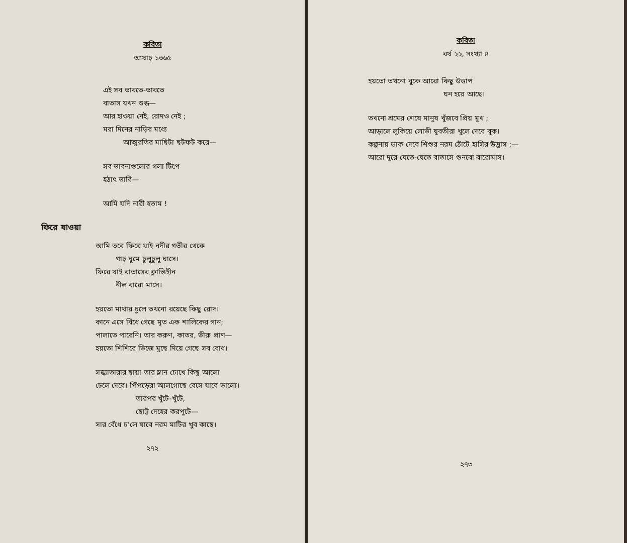কবিতা
আষাঢ় ১৩৬৫
এই সব ভাবতে-ভাবতে
বাতাস যখন শুব্ধ—
আর হাওয়া নেই, রোদও নেই ;
মরা দিনের নাড়ির মধ্যে
আত্মরতির মাছিটা ছটফট করে—
সব ভাবনাগুলোর গলা টিপে
হঠাৎ ভাবি—
আমি যদি নারী হতাম !
ফিরে যাওয়া
আমি তবে ফিরে যাই নদীর গভীর থেকে
গাঢ় ঘুমে ঢুলুঢুলু ঘাসে।
ফিরে যাই বাতাসের ক্লান্তিহীন
নীল বারো মাসে।
হয়তো মাথার চুলে তখনো রয়েছে কিছু রোদ।
কানে এসে বিঁধে গেছে মৃত এক শালিকের গান;
পালাতে পারেনি। তার করুণ, কাতর, ভীরু প্রাণ—
হয়তো শিশিরে ভিজে মুছে দিয়ে গেছে সব বোধ।
সন্ধ্যাতারার ছায়া তার ম্লান চোখে কিছু আলো
ঢেলে দেবে। পিঁপড়েরা আলগোছে বেসে যাবে ভালো।
তারপর খুঁটে-খুঁটে,
ছোট্ট দেহের করপুটে—
সার বেঁধে চ'লে যাবে নরম মাটির খুব কাছে।
২৭২
কবিতা
বর্ষ ২২, সংখ্যা ৪
হয়তো তখনো বুকে আরো কিছু উত্তাপ
ঘন হয়ে আছে।
তখনো শ্রমের শেষে মানুষ খুঁজবে প্রিয় মুখ ;
আড়ালে লুকিয়ে লোভী যুবতীরা খুলে দেবে বুক।
কল্পনায় ডাক দেবে শিশুর নরম ঠোঁটে হাসির উদ্ভাস ;—
আরো দূরে যেতে-যেতে বাতাসে শুনবো বারোমাস।
২৭৩